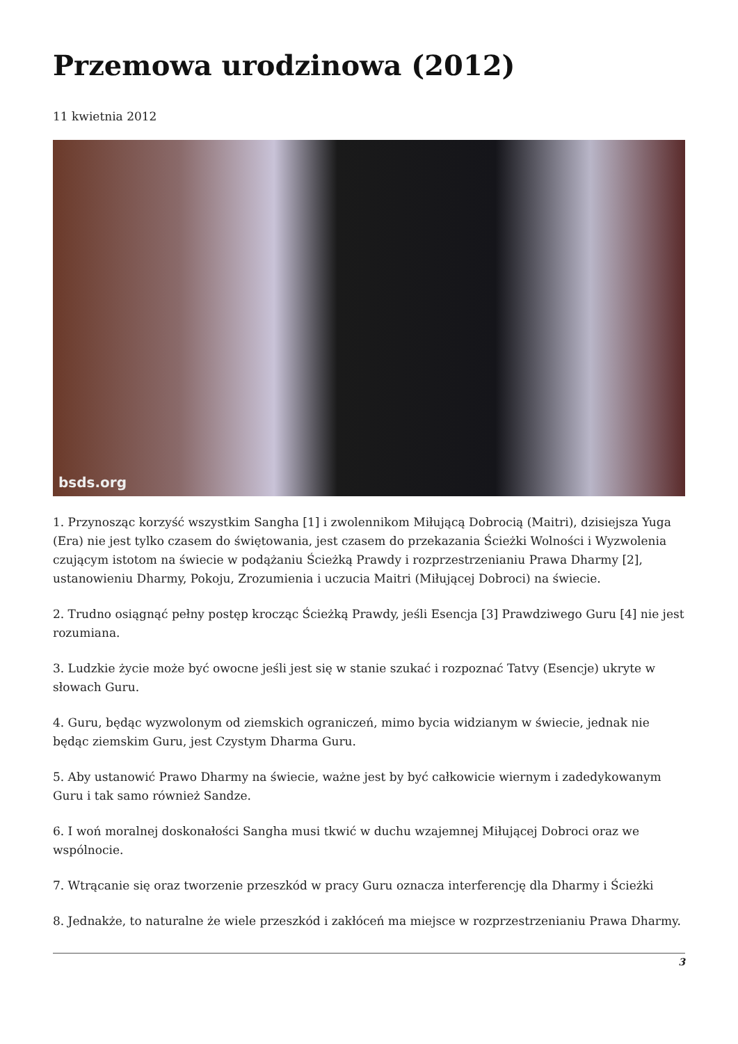Przemowa urodzinowa (2012)
11 kwietnia 2012
bsds.org
1. Przynosząc korzyść wszystkim Sangha [1] i zwolennikom Miłującą Dobrocią (Maitri), dzisiejsza Yuga (Era) nie jest tylko czasem do świętowania, jest czasem do przekazania Ścieżki Wolności i Wyzwolenia czującym istotom na świecie w podążaniu Ścieżką Prawdy i rozprzestrzenianiu Prawa Dharmy [2], ustanowieniu Dharmy, Pokoju, Zrozumienia i uczucia Maitri (Miłującej Dobroci) na świecie.
2. Trudno osiągnąć pełny postęp krocząc Ścieżką Prawdy, jeśli Esencja [3] Prawdziwego Guru [4] nie jest rozumiana.
3. Ludzkie życie może być owocne jeśli jest się w stanie szukać i rozpoznać Tatvy (Esencje) ukryte w słowach Guru.
4. Guru, będąc wyzwolonym od ziemskich ograniczeń, mimo bycia widzianym w świecie, jednak nie będąc ziemskim Guru, jest Czystym Dharma Guru.
5. Aby ustanowić Prawo Dharmy na świecie, ważne jest by być całkowicie wiernym i zadedykowanym Guru i tak samo również Sandze.
6. I woń moralnej doskonałości Sangha musi tkwić w duchu wzajemnej Miłującej Dobroci oraz we wspólnocie.
7. Wtrącanie się oraz tworzenie przeszkód w pracy Guru oznacza interferencję dla Dharmy i Ścieżki
8. Jednakże, to naturalne że wiele przeszkód i zakłóceń ma miejsce w rozprzestrzenianiu Prawa Dharmy.
3